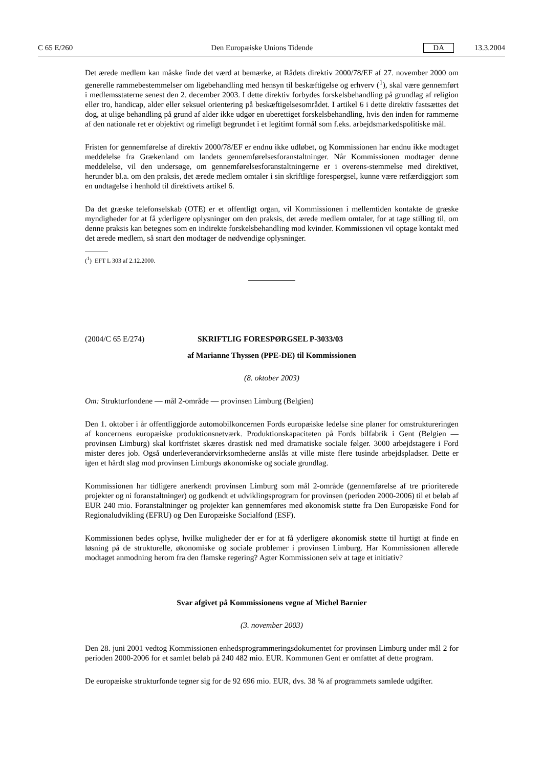C 65 E/260 Den Europæiske Unions Tidende DA 13.3.2004
Det ærede medlem kan måske finde det værd at bemærke, at Rådets direktiv 2000/78/EF af 27. november 2000 om generelle rammebestemmelser om ligebehandling med hensyn til beskæftigelse og erhverv (<sup>1</sup>), skal være gennemført i medlemsstaterne senest den 2. december 2003. I dette direktiv forbydes forskelsbehandling på grundlag af religion eller tro, handicap, alder eller seksuel orientering på beskæftigelsesområdet. I artikel 6 i dette direktiv fastsættes det dog, at ulige behandling på grund af alder ikke udgør en uberettiget forskelsbehandling, hvis den inden for rammerne af den nationale ret er objektivt og rimeligt begrundet i et legitimt formål som f.eks. arbejdsmarkedspolitiske mål.
Fristen for gennemførelse af direktiv 2000/78/EF er endnu ikke udløbet, og Kommissionen har endnu ikke modtaget meddelelse fra Grækenland om landets gennemførelsesforanstaltninger. Når Kommissionen modtager denne meddelelse, vil den undersøge, om gennemførelsesforanstaltningerne er i overens-stemmelse med direktivet, herunder bl.a. om den praksis, det ærede medlem omtaler i sin skriftlige forespørgsel, kunne være retfærdiggjort som en undtagelse i henhold til direktivets artikel 6.
Da det græske telefonselskab (OTE) er et offentligt organ, vil Kommissionen i mellemtiden kontakte de græske myndigheder for at få yderligere oplysninger om den praksis, det ærede medlem omtaler, for at tage stilling til, om denne praksis kan betegnes som en indirekte forskelsbehandling mod kvinder. Kommissionen vil optage kontakt med det ærede medlem, så snart den modtager de nødvendige oplysninger.
(<sup>1</sup>) EFT L 303 af 2.12.2000.
(2004/C 65 E/274) SKRIFTLIG FORESPØRGSEL P-3033/03
af Marianne Thyssen (PPE-DE) til Kommissionen
(8. oktober 2003)
Om: Strukturfondene — mål 2-område — provinsen Limburg (Belgien)
Den 1. oktober i år offentliggjorde automobilkoncernen Fords europæiske ledelse sine planer for omstruktureringen af koncernens europæiske produktionsnetværk. Produktionskapaciteten på Fords bilfabrik i Gent (Belgien — provinsen Limburg) skal kortfristet skæres drastisk ned med dramatiske sociale følger. 3000 arbejdstagere i Ford mister deres job. Også underleverandørvirksomhederne anslås at ville miste flere tusinde arbejdspladser. Dette er igen et hårdt slag mod provinsen Limburgs økonomiske og sociale grundlag.
Kommissionen har tidligere anerkendt provinsen Limburg som mål 2-område (gennemførelse af tre prioriterede projekter og ni foranstaltninger) og godkendt et udviklingsprogram for provinsen (perioden 2000-2006) til et beløb af EUR 240 mio. Foranstaltninger og projekter kan gennemføres med økonomisk støtte fra Den Europæiske Fond for Regionaludvikling (EFRU) og Den Europæiske Socialfond (ESF).
Kommissionen bedes oplyse, hvilke muligheder der er for at få yderligere økonomisk støtte til hurtigt at finde en løsning på de strukturelle, økonomiske og sociale problemer i provinsen Limburg. Har Kommissionen allerede modtaget anmodning herom fra den flamske regering? Agter Kommissionen selv at tage et initiativ?
Svar afgivet på Kommissionens vegne af Michel Barnier
(3. november 2003)
Den 28. juni 2001 vedtog Kommissionen enhedsprogrammeringsdokumentet for provinsen Limburg under mål 2 for perioden 2000-2006 for et samlet beløb på 240 482 mio. EUR. Kommunen Gent er omfattet af dette program.
De europæiske strukturfonde tegner sig for de 92 696 mio. EUR, dvs. 38 % af programmets samlede udgifter.